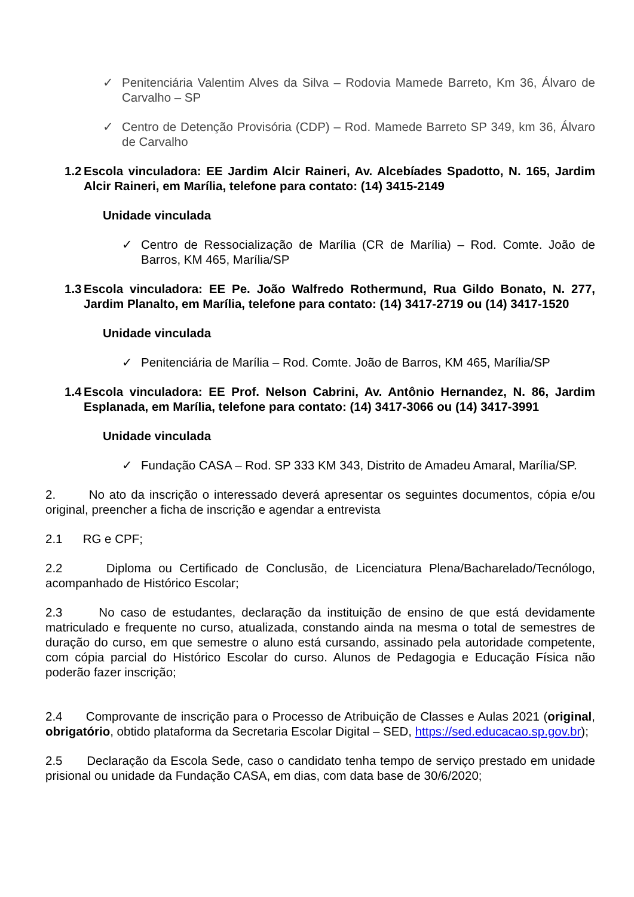✓ Penitenciária Valentim Alves da Silva – Rodovia Mamede Barreto, Km 36, Álvaro de Carvalho – SP
✓ Centro de Detenção Provisória (CDP) – Rod. Mamede Barreto SP 349, km 36, Álvaro de Carvalho
1.2 Escola vinculadora: EE Jardim Alcir Raineri, Av. Alcebíades Spadotto, N. 165, Jardim Alcir Raineri, em Marília, telefone para contato: (14) 3415-2149
Unidade vinculada
✓ Centro de Ressocialização de Marília (CR de Marília) – Rod. Comte. João de Barros, KM 465, Marília/SP
1.3 Escola vinculadora: EE Pe. João Walfredo Rothermund, Rua Gildo Bonato, N. 277, Jardim Planalto, em Marília, telefone para contato: (14) 3417-2719 ou (14) 3417-1520
Unidade vinculada
✓ Penitenciária de Marília – Rod. Comte. João de Barros, KM 465, Marília/SP
1.4 Escola vinculadora: EE Prof. Nelson Cabrini, Av. Antônio Hernandez, N. 86, Jardim Esplanada, em Marília, telefone para contato: (14) 3417-3066 ou (14) 3417-3991
Unidade vinculada
✓ Fundação CASA – Rod. SP 333 KM 343, Distrito de Amadeu Amaral, Marília/SP.
2. No ato da inscrição o interessado deverá apresentar os seguintes documentos, cópia e/ou original, preencher a ficha de inscrição e agendar a entrevista
2.1 RG e CPF;
2.2 Diploma ou Certificado de Conclusão, de Licenciatura Plena/Bacharelado/Tecnólogo, acompanhado de Histórico Escolar;
2.3 No caso de estudantes, declaração da instituição de ensino de que está devidamente matriculado e frequente no curso, atualizada, constando ainda na mesma o total de semestres de duração do curso, em que semestre o aluno está cursando, assinado pela autoridade competente, com cópia parcial do Histórico Escolar do curso. Alunos de Pedagogia e Educação Física não poderão fazer inscrição;
2.4 Comprovante de inscrição para o Processo de Atribuição de Classes e Aulas 2021 (original, obrigatório, obtido plataforma da Secretaria Escolar Digital – SED, https://sed.educacao.sp.gov.br);
2.5 Declaração da Escola Sede, caso o candidato tenha tempo de serviço prestado em unidade prisional ou unidade da Fundação CASA, em dias, com data base de 30/6/2020;